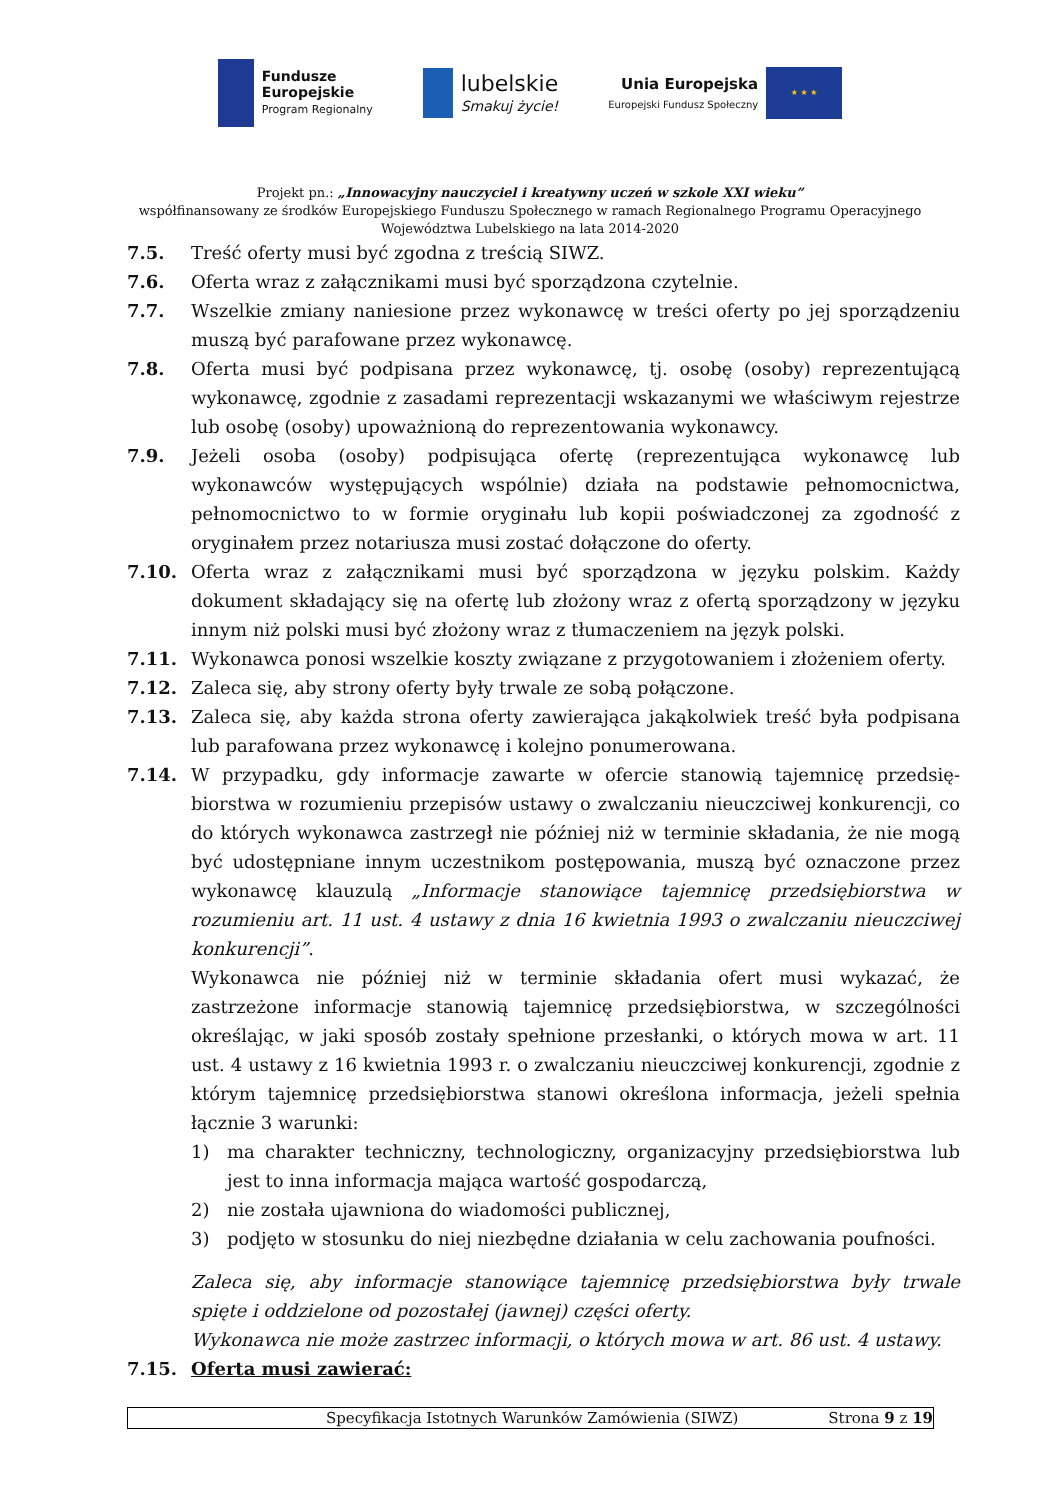Fundusze
Europejskie
Program Regionalny
lubelskie
Smakuj życie!
Unia Europejska
Europejski Fundusz Społeczny
★ ★ ★
Projekt pn.: „Innowacyjny nauczyciel i kreatywny uczeń w szkole XXI wieku”
współfinansowany ze środków Europejskiego Funduszu Społecznego w ramach Regionalnego Programu Operacyjnego
Województwa Lubelskiego na lata 2014-2020
7.5. Treść oferty musi być zgodna z treścią SIWZ.
7.6. Oferta wraz z załącznikami musi być sporządzona czytelnie.
7.7. Wszelkie zmiany naniesione przez wykonawcę w treści oferty po jej sporządzeniu muszą być parafowane przez wykonawcę.
7.8. Oferta musi być podpisana przez wykonawcę, tj. osobę (osoby) reprezentującą wykonawcę, zgodnie z zasadami reprezentacji wskazanymi we właściwym rejestrze lub osobę (osoby) upoważnioną do reprezentowania wykonawcy.
7.9. Jeżeli osoba (osoby) podpisująca ofertę (reprezentująca wykonawcę lub wykonawców występujących wspólnie) działa na podstawie pełnomocnictwa, pełnomocnictwo to w formie oryginału lub kopii poświadczonej za zgodność z oryginałem przez notariusza musi zostać dołączone do oferty.
7.10. Oferta wraz z załącznikami musi być sporządzona w języku polskim. Każdy dokument składający się na ofertę lub złożony wraz z ofertą sporządzony w języku innym niż polski musi być złożony wraz z tłumaczeniem na język polski.
7.11. Wykonawca ponosi wszelkie koszty związane z przygotowaniem i złożeniem oferty.
7.12. Zaleca się, aby strony oferty były trwale ze sobą połączone.
7.13. Zaleca się, aby każda strona oferty zawierająca jakąkolwiek treść była podpisana lub parafowana przez wykonawcę i kolejno ponumerowana.
7.14. W przypadku, gdy informacje zawarte w ofercie stanowią tajemnicę przedsię-biorstwa w rozumieniu przepisów ustawy o zwalczaniu nieuczciwej konkurencji, co do których wykonawca zastrzegł nie później niż w terminie składania, że nie mogą być udostępniane innym uczestnikom postępowania, muszą być oznaczone przez wykonawcę klauzulą „Informacje stanowiące tajemnicę przedsiębiorstwa w rozumieniu art. 11 ust. 4 ustawy z dnia 16 kwietnia 1993 o zwalczaniu nieuczciwej konkurencji”.
Wykonawca nie później niż w terminie składania ofert musi wykazać, że zastrzeżone informacje stanowią tajemnicę przedsiębiorstwa, w szczególności określając, w jaki sposób zostały spełnione przesłanki, o których mowa w art. 11 ust. 4 ustawy z 16 kwietnia 1993 r. o zwalczaniu nieuczciwej konkurencji, zgodnie z którym tajemnicę przedsiębiorstwa stanowi określona informacja, jeżeli spełnia łącznie 3 warunki:
1) ma charakter techniczny, technologiczny, organizacyjny przedsiębiorstwa lub jest to inna informacja mająca wartość gospodarczą,
2) nie została ujawniona do wiadomości publicznej,
3) podjęto w stosunku do niej niezbędne działania w celu zachowania poufności.
Zaleca się, aby informacje stanowiące tajemnicę przedsiębiorstwa były trwale spięte i oddzielone od pozostałej (jawnej) części oferty.
Wykonawca nie może zastrzec informacji, o których mowa w art. 86 ust. 4 ustawy.
7.15. Oferta musi zawierać:
Specyfikacja Istotnych Warunków Zamówienia (SIWZ) Strona 9 z 19